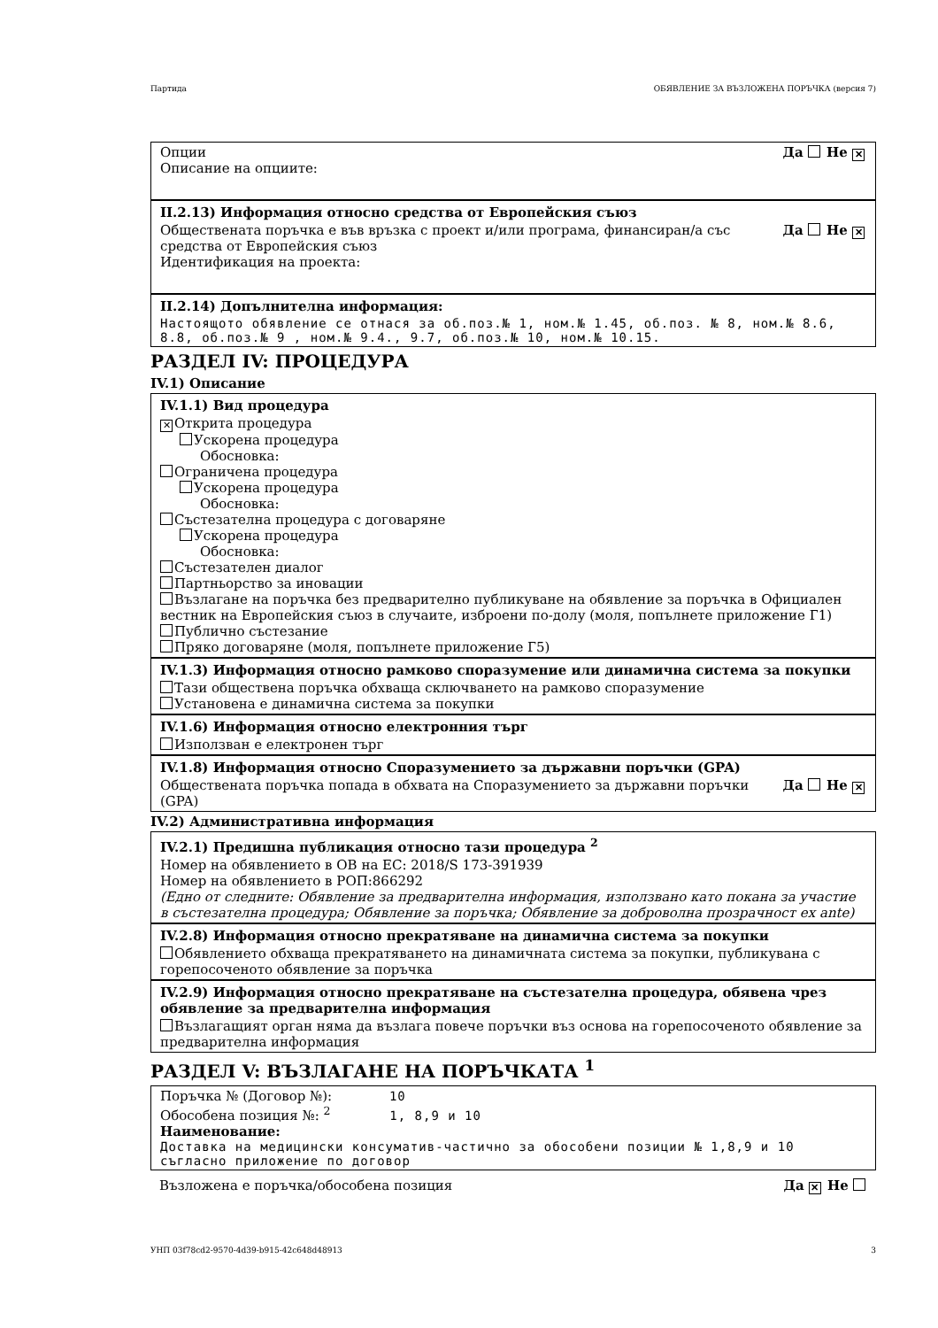Партида ОБЯВЛЕНИЕ ЗА ВЪЗЛОЖЕНА ПОРЪЧКА (версия 7)
Опции
Описание на опциите:
Да Не ✕
II.2.13) Информация относно средства от Европейския съюз
Обществената поръчка е във връзка с проект и/или програма, финансиран/а със средства от Европейския съюз
Да Не ✕
Идентификация на проекта:
II.2.14) Допълнителна информация:
Настоящото обявление се отнася за об.поз.№ 1, ном.№ 1.45, об.поз. № 8, ном.№ 8.6, 8.8, об.поз.№ 9 , ном.№ 9.4., 9.7, об.поз.№ 10, ном.№ 10.15.
РАЗДЕЛ IV: ПРОЦЕДУРА
IV.1) Описание
IV.1.1) Вид процедура
✕ Открита процедура
Ускорена процедура
Обосновка:
Ограничена процедура
Ускорена процедура
Обосновка:
Състезателна процедура с договаряне
Ускорена процедура
Обосновка:
Състезателен диалог
Партньорство за иновации
Възлагане на поръчка без предварително публикуване на обявление за поръчка в Официален вестник на Европейския съюз в случаите, изброени по-долу (моля, попълнете приложение Г1)
Публично състезание
Пряко договаряне (моля, попълнете приложение Г5)
IV.1.3) Информация относно рамково споразумение или динамична система за покупки
Тази обществена поръчка обхваща сключването на рамково споразумение
Установена е динамична система за покупки
IV.1.6) Информация относно електронния търг
Използван е електронен търг
IV.1.8) Информация относно Споразумението за държавни поръчки (GPA)
Обществената поръчка попада в обхвата на Споразумението за държавни поръчки (GPA)
Да Не ✕
IV.2) Административна информация
IV.2.1) Предишна публикация относно тази процедура <sup>2</sup>
Номер на обявлението в ОВ на ЕС: 2018/S 173-391939
Номер на обявлението в РОП:866292
(Едно от следните: Обявление за предварителна информация, използвано като покана за участие в състезателна процедура; Обявление за поръчка; Обявление за доброволна прозрачност ex ante)
IV.2.8) Информация относно прекратяване на динамична система за покупки
Обявлението обхваща прекратяването на динамичната система за покупки, публикувана с горепосоченото обявление за поръчка
IV.2.9) Информация относно прекратяване на състезателна процедура, обявена чрез обявление за предварителна информация
Възлагащият орган няма да възлага повече поръчки въз основа на горепосоченото обявление за предварителна информация
РАЗДЕЛ V: ВЪЗЛАГАНЕ НА ПОРЪЧКАТА <sup>1</sup>
Поръчка № (Договор №): 10
Обособена позиция №: <sup>2</sup> 1, 8,9 и 10
Наименование:
Доставка на медицински консуматив-частично за обособени позиции № 1,8,9 и 10 съгласно приложение по договор
Възложена е поръчка/обособена позиция
Да ✕ Не
УНП 03f78cd2-9570-4d39-b915-42c648d48913 3